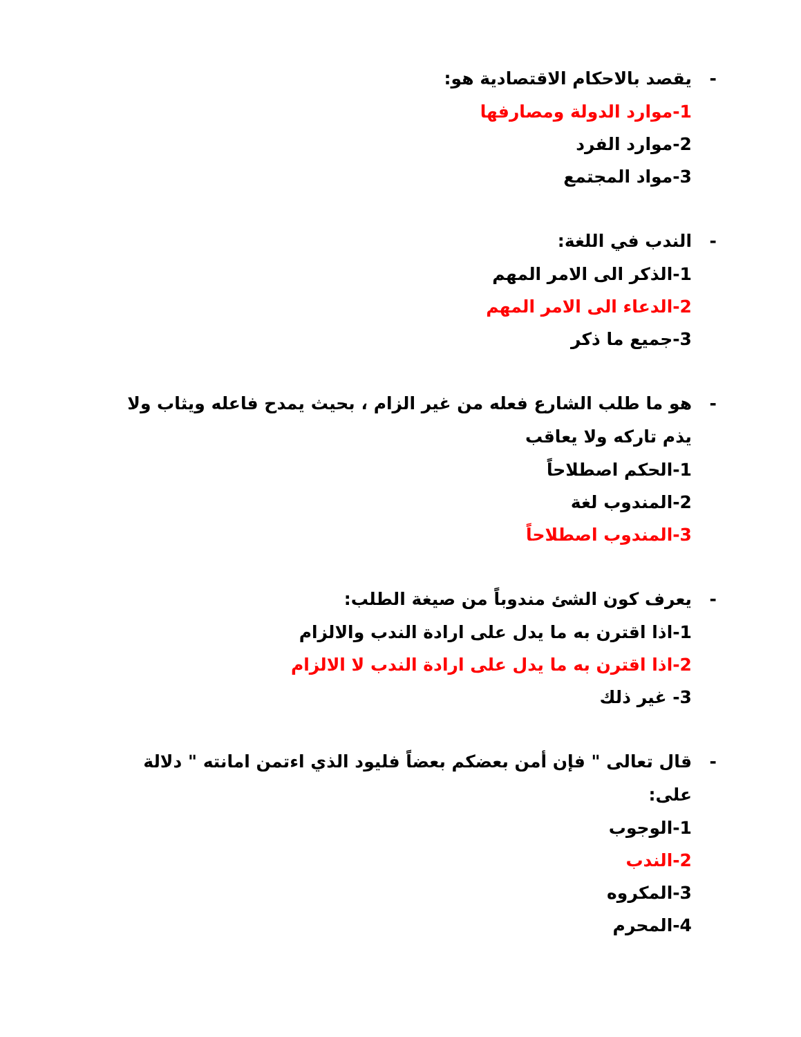- يقصد بالاحكام الاقتصادية هو:
1-موارد الدولة ومصارفها
2-موارد الفرد
3-مواد المجتمع
- الندب في اللغة:
1-الذكر الى الامر المهم
2-الدعاء الى الامر المهم
3-جميع ما ذكر
- هو ما طلب الشارع فعله من غير الزام ، بحيث يمدح فاعله ويثاب ولا يذم تاركه ولا يعاقب
1-الحكم اصطلاحاً
2-المندوب لغة
3-المندوب اصطلاحاً
- يعرف كون الشئ مندوباً من صيغة الطلب:
1-اذا اقترن به ما يدل على ارادة الندب والالزام
2-اذا اقترن به ما يدل على ارادة الندب لا الالزام
3- غير ذلك
- قال تعالى " فإن أمن بعضكم بعضاً فليود الذي اءتمن امانته " دلالة على:
1-الوجوب
2-الندب
3-المكروه
4-المحرم